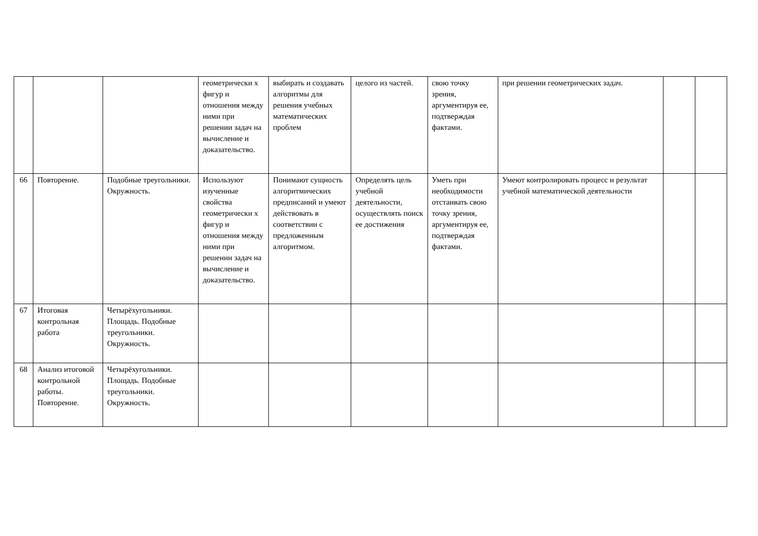| | | | геометрически х фигур и отношения между ними при решении задач на вычисление и доказательство. | выбирать и создавать алгоритмы для решения учебных математических проблем | целого из частей. | свою точку зрения, аргументируя ее, подтверждая фактами. | при решении геометрических задач. | | |
| 66 | Повторение. | Подобные треугольники. Окружность. | Используют изученные свойства геометрически х фигур и отношения между ними при решении задач на вычисление и доказательство. | Понимают сущность алгоритмических предписаний и умеют действовать в соответствии с предложенным алгоритмом. | Определять цель учебной деятельности, осуществлять поиск ее достижения | Уметь при необходимости отстаивать свою точку зрения, аргументируя ее, подтверждая фактами. | Умеют контролировать процесс и результат учебной математической деятельности | | |
| 67 | Итоговая контрольная работа | Четырёхугольники. Площадь. Подобные треугольники. Окружность. | | | | | | | |
| 68 | Анализ итоговой контрольной работы. Повторение. | Четырёхугольники. Площадь. Подобные треугольники. Окружность. | | | | | | | |